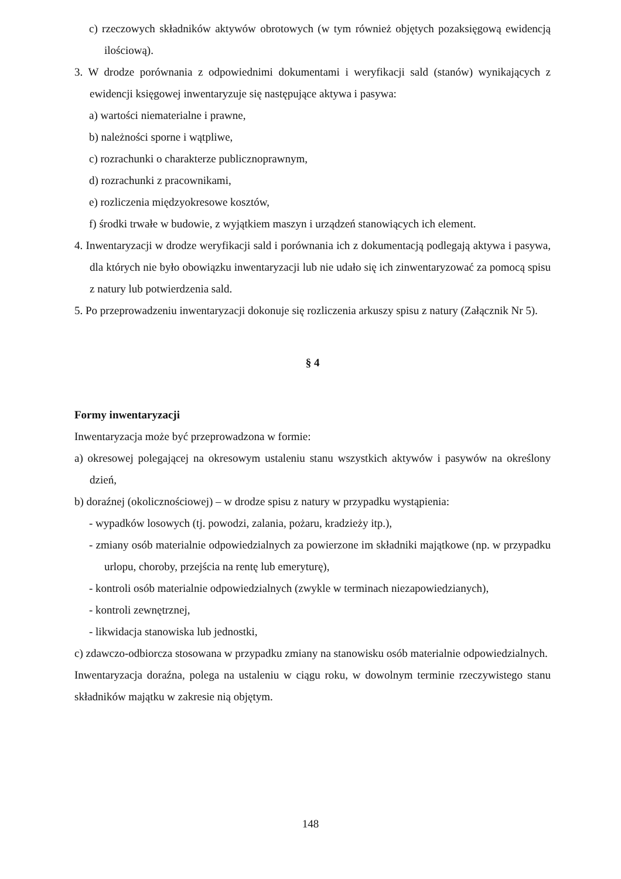c) rzeczowych składników aktywów obrotowych (w tym również objętych pozaksięgową ewidencją ilościową).
3. W drodze porównania z odpowiednimi dokumentami i weryfikacji sald (stanów) wynikających z ewidencji księgowej inwentaryzuje się następujące aktywa i pasywa:
a) wartości niematerialne i prawne,
b) należności sporne i wątpliwe,
c) rozrachunki o charakterze publicznoprawnym,
d) rozrachunki z pracownikami,
e) rozliczenia międzyokresowe kosztów,
f) środki trwałe w budowie, z wyjątkiem maszyn i urządzeń stanowiących ich element.
4. Inwentaryzacji w drodze weryfikacji sald i porównania ich z dokumentacją podlegają aktywa i pasywa, dla których nie było obowiązku inwentaryzacji lub nie udało się ich zinwentaryzować za pomocą spisu z natury lub potwierdzenia sald.
5. Po przeprowadzeniu inwentaryzacji dokonuje się rozliczenia arkuszy spisu z natury (Załącznik Nr 5).
§ 4
Formy inwentaryzacji
Inwentaryzacja może być przeprowadzona w formie:
a) okresowej polegającej na okresowym ustaleniu stanu wszystkich aktywów i pasywów na określony dzień,
b) doraźnej (okolicznościowej) – w drodze spisu z natury w przypadku wystąpienia:
- wypadków losowych (tj. powodzi, zalania, pożaru, kradzieży itp.),
- zmiany osób materialnie odpowiedzialnych za powierzone im składniki majątkowe (np. w przypadku urlopu, choroby, przejścia na rentę lub emeryturę),
- kontroli osób materialnie odpowiedzialnych (zwykle w terminach niezapowiedzianych),
- kontroli zewnętrznej,
- likwidacja stanowiska lub jednostki,
c) zdawczo-odbiorcza stosowana w przypadku zmiany na stanowisku osób materialnie odpowiedzialnych.
Inwentaryzacja doraźna, polega na ustaleniu w ciągu roku, w dowolnym terminie rzeczywistego stanu składników majątku w zakresie nią objętym.
148